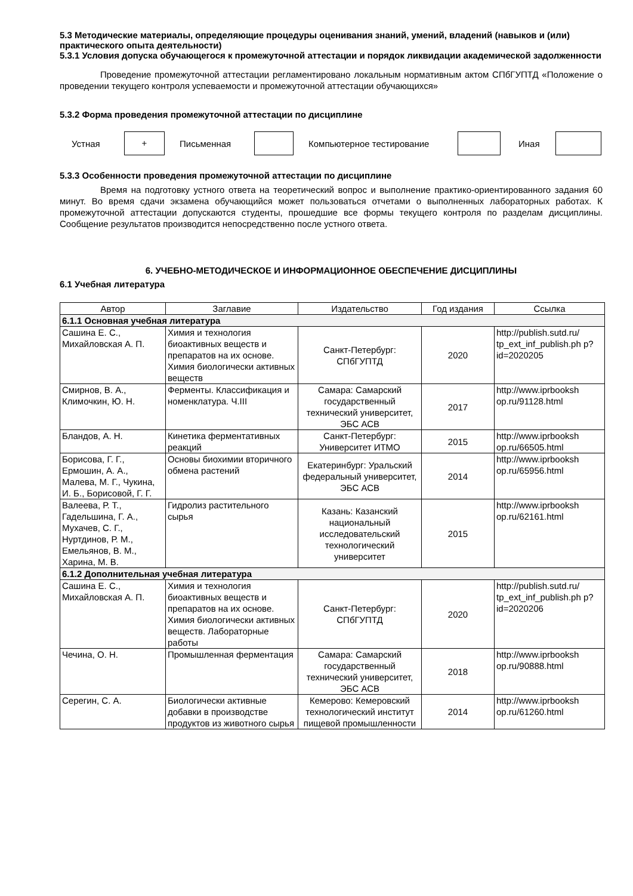5.3 Методические материалы, определяющие процедуры оценивания знаний, умений, владений (навыков и (или) практического опыта деятельности)
5.3.1 Условия допуска обучающегося к промежуточной аттестации и порядок ликвидации академической задолженности
Проведение промежуточной аттестации регламентировано локальным нормативным актом СПбГУПТД «Положение о проведении текущего контроля успеваемости и промежуточной аттестации обучающихся»
5.3.2 Форма проведения промежуточной аттестации по дисциплине
Устная
+
Письменная Компьютерное тестирование Иная
5.3.3 Особенности проведения промежуточной аттестации по дисциплине
Время на подготовку устного ответа на теоретический вопрос и выполнение практико-ориентированного задания 60 минут. Во время сдачи экзамена обучающийся может пользоваться отчетами о выполненных лабораторных работах. К промежуточной аттестации допускаются студенты, прошедшие все формы текущего контроля по разделам дисциплины. Сообщение результатов производится непосредственно после устного ответа.
6. УЧЕБНО-МЕТОДИЧЕСКОЕ И ИНФОРМАЦИОННОЕ ОБЕСПЕЧЕНИЕ ДИСЦИПЛИНЫ
6.1 Учебная литература
| Автор | Заглавие | Издательство | Год издания | Ссылка |
| --- | --- | --- | --- | --- |
| 6.1.1 Основная учебная литература | | | | |
| Сашина Е. С., Михайловская А. П. | Химия и технология биоактивных веществ и препаратов на их основе. Химия биологически активных веществ | Санкт-Петербург: СПбГУПТД | 2020 | http://publish.sutd.ru/ tp_ext_inf_publish.ph p?id=2020205 |
| Смирнов, В. А., Климочкин, Ю. Н. | Ферменты. Классификация и номенклатура. Ч.III | Самара: Самарский государственный технический университет, ЭБС АСВ | 2017 | http://www.iprbooksh op.ru/91128.html |
| Бландов, А. Н. | Кинетика ферментативных реакций | Санкт-Петербург: Университет ИТМО | 2015 | http://www.iprbooksh op.ru/66505.html |
| Борисова, Г. Г., Ермошин, А. А., Малева, М. Г., Чукина, И. Б., Борисовой, Г. Г. | Основы биохимии вторичного обмена растений | Екатеринбург: Уральский федеральный университет, ЭБС АСВ | 2014 | http://www.iprbooksh op.ru/65956.html |
| Валеева, Р. Т., Гадельшина, Г. А., Мухачев, С. Г., Нуртдинов, Р. М., Емельянов, В. М., Харина, М. В. | Гидролиз растительного сырья | Казань: Казанский национальный исследовательский технологический университет | 2015 | http://www.iprbooksh op.ru/62161.html |
| 6.1.2 Дополнительная учебная литература | | | | |
| Сашина Е. С., Михайловская А. П. | Химия и технология биоактивных веществ и препаратов на их основе. Химия биологически активных веществ. Лабораторные работы | Санкт-Петербург: СПбГУПТД | 2020 | http://publish.sutd.ru/ tp_ext_inf_publish.ph p?id=2020206 |
| Чечина, О. Н. | Промышленная ферментация | Самара: Самарский государственный технический университет, ЭБС АСВ | 2018 | http://www.iprbooksh op.ru/90888.html |
| Серегин, С. А. | Биологически активные добавки в производстве продуктов из животного сырья | Кемерово: Кемеровский технологический институт пищевой промышленности | 2014 | http://www.iprbooksh op.ru/61260.html |